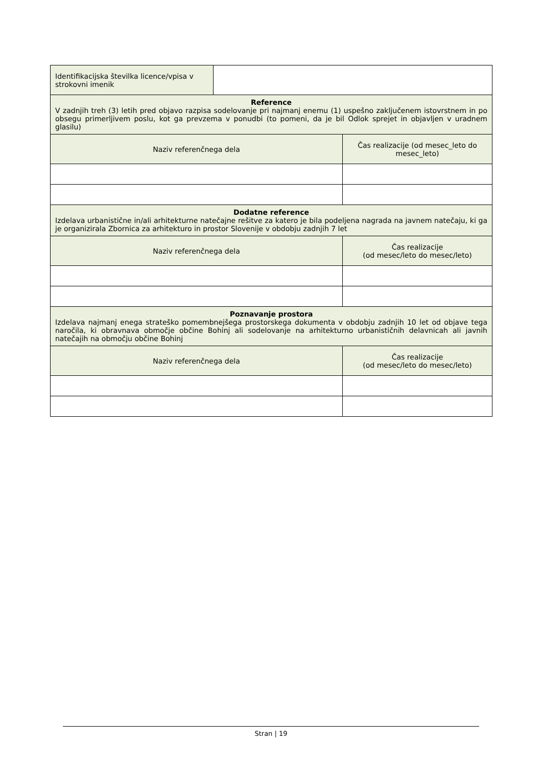| Identifikacijska številka licence/vpisa v strokovni imenik | | |
| Reference V zadnjih treh (3) letih pred objavo razpisa sodelovanje pri najmanj enemu (1) uspešno zaključenem istovrstnem in po obsegu primerljivem poslu, kot ga prevzema v ponudbi (to pomeni, da je bil Odlok sprejet in objavljen v uradnem glasilu) | | |
| Naziv referenčnega dela | | Čas realizacije (od mesec_leto do mesec_leto) |
| Dodatne reference Izdelava urbanistične in/ali arhitekturne natečajne rešitve za katero je bila podeljena nagrada na javnem natečaju, ki ga je organizirala Zbornica za arhitekturo in prostor Slovenije v obdobju zadnjih 7 let | | |
| Naziv referenčnega dela | | Čas realizacije (od mesec/leto do mesec/leto) |
| Poznavanje prostora Izdelava najmanj enega strateško pomembnejšega prostorskega dokumenta v obdobju zadnjih 10 let od objave tega naročila, ki obravnava območje občine Bohinj ali sodelovanje na arhitekturno urbanističnih delavnicah ali javnih natečajih na območju občine Bohinj | | |
| Naziv referenčnega dela | | Čas realizacije (od mesec/leto do mesec/leto) |
Stran | 19